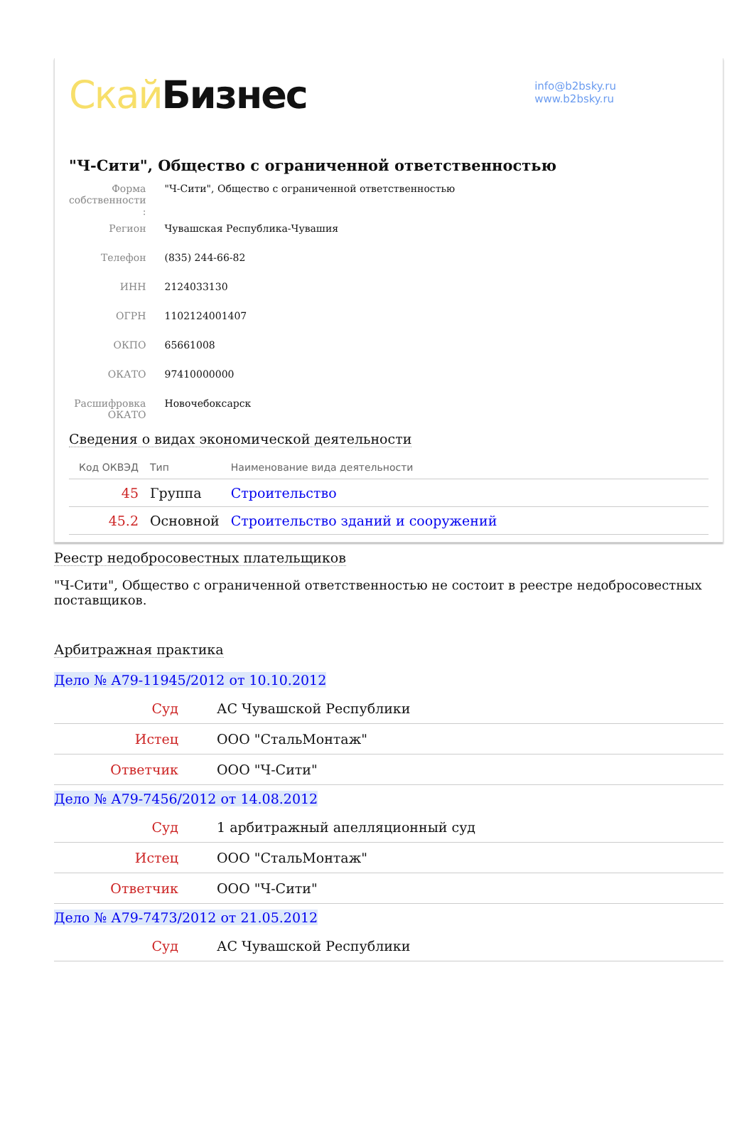Скай Бизнес
info@b2bsky.ru
www.b2bsky.ru
"Ч-Сити", Общество с ограниченной ответственностью
| Форма собственности : | "Ч-Сити", Общество с ограниченной ответственностью |
| Регион | Чувашская Республика-Чувашия |
| Телефон | (835) 244-66-82 |
| ИНН | 2124033130 |
| ОГРН | 1102124001407 |
| ОКПО | 65661008 |
| ОКАТО | 97410000000 |
| Расшифровка ОКАТО | Новочебоксарск |
Сведения о видах экономической деятельности
| Код ОКВЭД | Тип | Наименование вида деятельности |
| --- | --- | --- |
| 45 | Группа | Строительство |
| 45.2 | Основной | Строительство зданий и сооружений |
Реестр недобросовестных плательщиков
"Ч-Сити", Общество с ограниченной ответственностью не состоит в реестре недобросовестных поставщиков.
Арбитражная практика
Дело № А79-11945/2012 от 10.10.2012
| Суд | АС Чувашской Республики |
| Истец | ООО "СтальМонтаж" |
| Ответчик | ООО "Ч-Сити" |
Дело № А79-7456/2012 от 14.08.2012
| Суд | 1 арбитражный апелляционный суд |
| Истец | ООО "СтальМонтаж" |
| Ответчик | ООО "Ч-Сити" |
Дело № А79-7473/2012 от 21.05.2012
| Суд | АС Чувашской Республики |